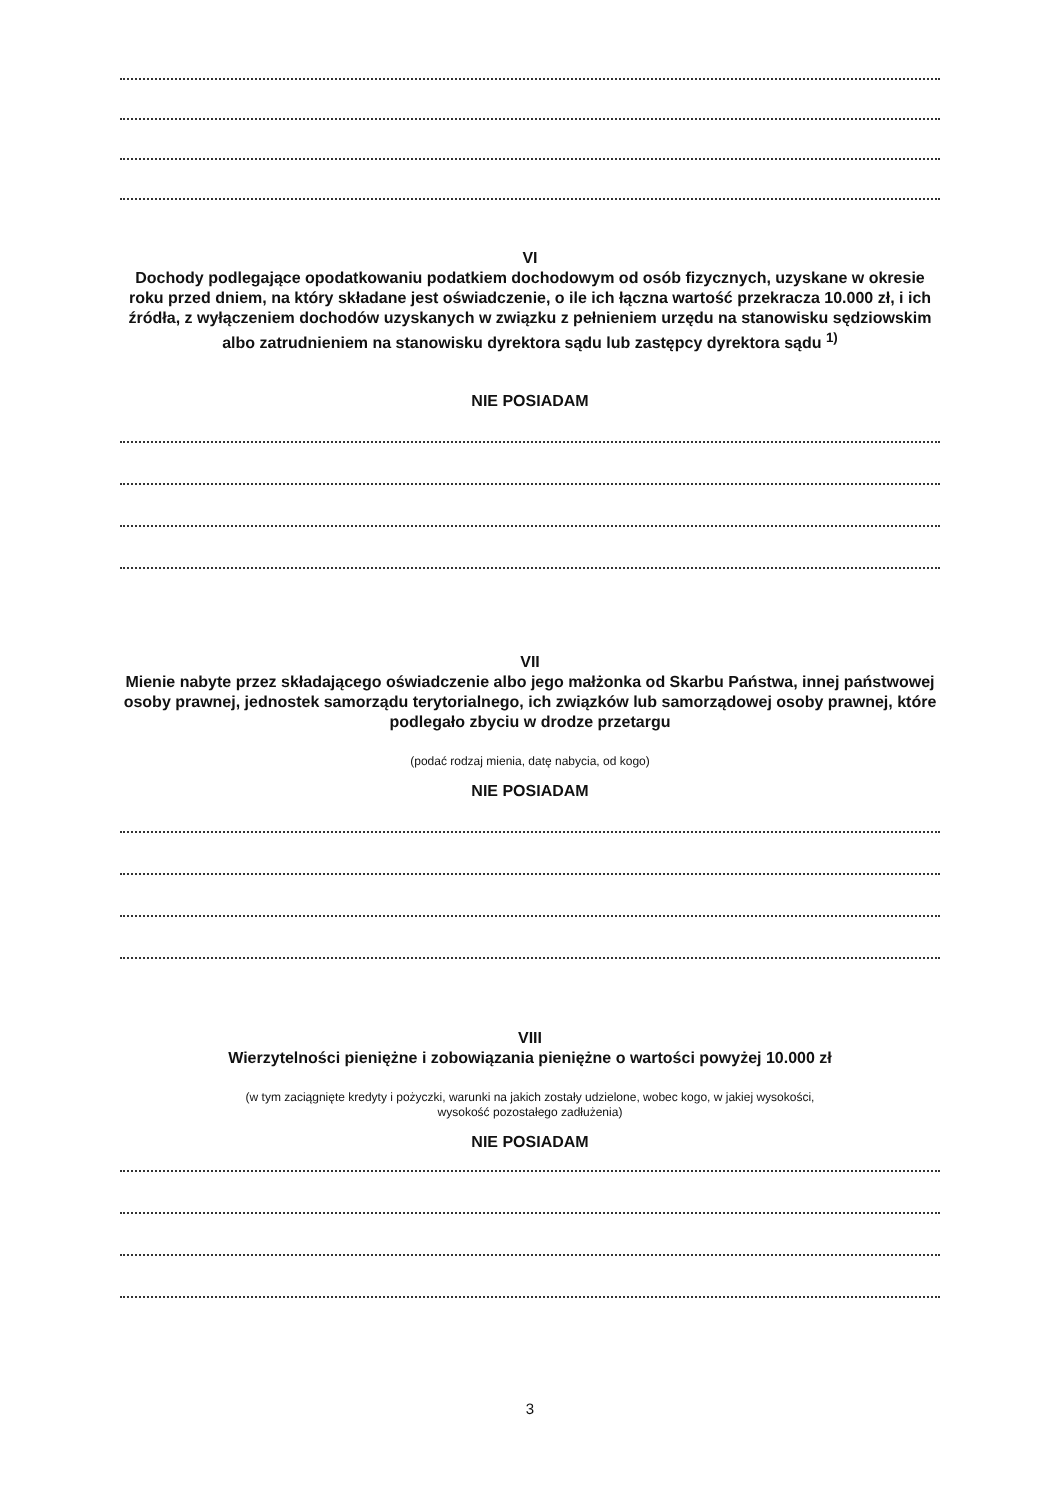VI
Dochody podlegające opodatkowaniu podatkiem dochodowym od osób fizycznych, uzyskane w okresie roku przed dniem, na który składane jest oświadczenie, o ile ich łączna wartość przekracza 10.000 zł, i ich źródła, z wyłączeniem dochodów uzyskanych w związku z pełnieniem urzędu na stanowisku sędziowskim albo zatrudnieniem na stanowisku dyrektora sądu lub zastępcy dyrektora sądu <sup>1)</sup>
NIE POSIADAM
VII
Mienie nabyte przez składającego oświadczenie albo jego małżonka od Skarbu Państwa, innej państwowej osoby prawnej, jednostek samorządu terytorialnego, ich związków lub samorządowej osoby prawnej, które podlegało zbyciu w drodze przetargu
(podać rodzaj mienia, datę nabycia, od kogo)
NIE POSIADAM
VIII
Wierzytelności pieniężne i zobowiązania pieniężne o wartości powyżej 10.000 zł
(w tym zaciągnięte kredyty i pożyczki, warunki na jakich zostały udzielone, wobec kogo, w jakiej wysokości,
wysokość pozostałego zadłużenia)
NIE POSIADAM
3